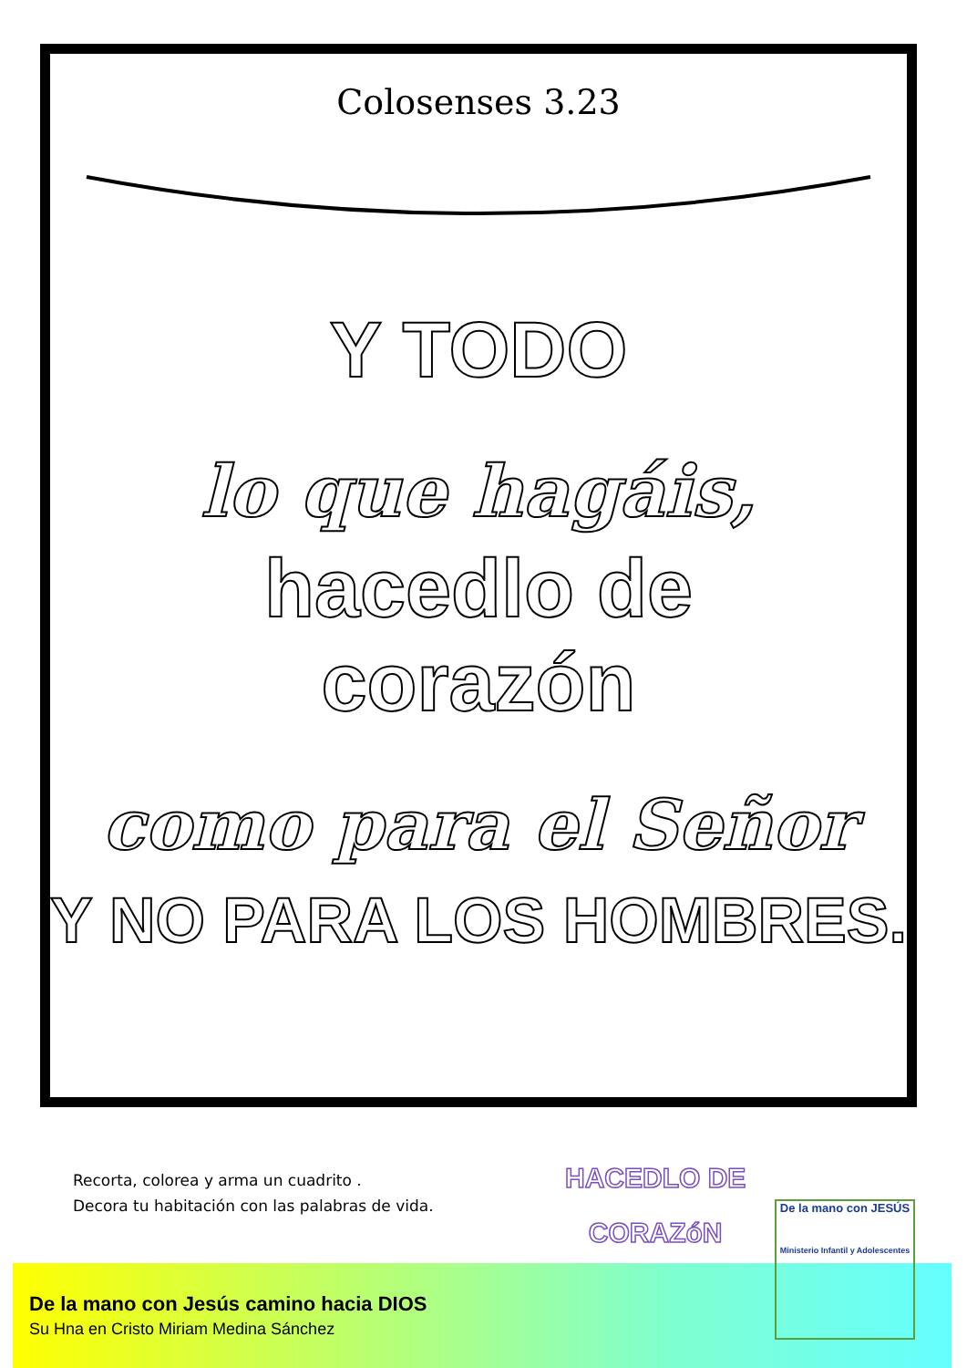Colosenses 3.23
Y TODO
lo que hagáis,
hacedlo de
corazón
como para el Señor
Y NO PARA LOS HOMBRES.
Recorta, colorea y arma un cuadrito .
Decora tu habitación con las palabras de vida.
HACEDLO DE
CORAZóN
De la mano con Jesús camino hacia DIOS
Su Hna en Cristo Miriam Medina Sánchez
De la mano con JESÚS
Ministerio Infantil y Adolescentes